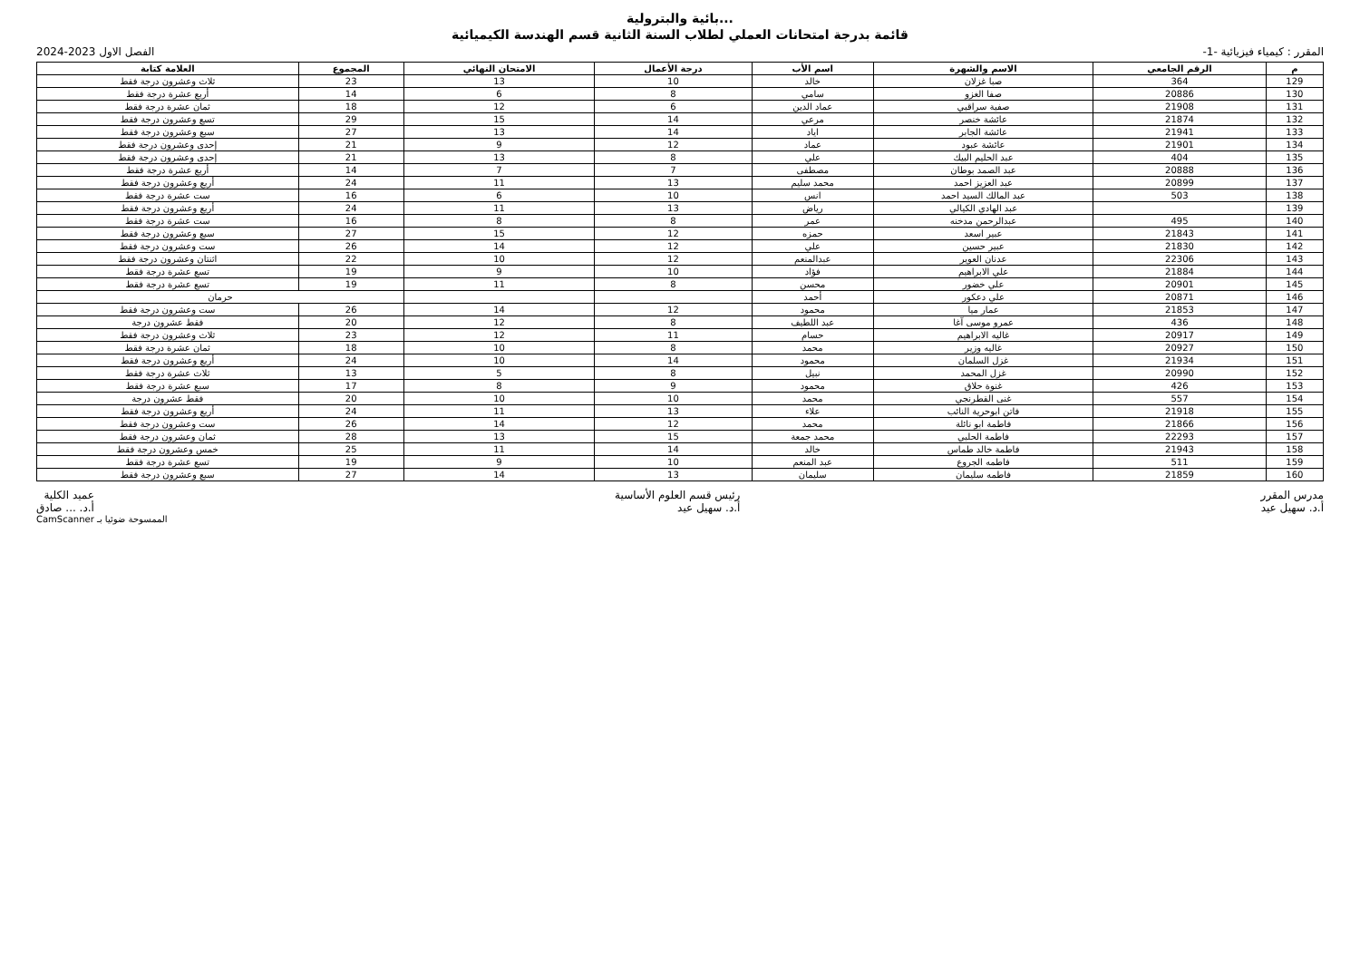...بائية والبترولية
قائمة بدرجة امتحانات العملي لطلاب السنة الثانية قسم الهندسة الكيميائية
المقرر : كيمياء فيزيائية -1- الفصل الاول 2023-2024
| م | الرقم الجامعي | الاسم والشهرة | اسم الأب | درجة الأعمال | الامتحان النهائي | المجموع | العلامة كتابة |
| --- | --- | --- | --- | --- | --- | --- | --- |
| 129 | 364 | صبا غزلان | خالد | 10 | 13 | 23 | ثلاث وعشرون درجة فقط |
| 130 | 20886 | صفا الغزو | سامي | 8 | 6 | 14 | أربع عشرة درجة فقط |
| 131 | 21908 | صفية سراقبي | عماد الدين | 6 | 12 | 18 | ثمان عشرة درجة فقط |
| 132 | 21874 | عائشة خنصر | مرعي | 14 | 15 | 29 | تسع وعشرون درجة فقط |
| 133 | 21941 | عائشة الجابر | اياد | 14 | 13 | 27 | سبع وعشرون درجة فقط |
| 134 | 21901 | عائشة عبود | عماد | 12 | 9 | 21 | إحدى وعشرون درجة فقط |
| 135 | 404 | عبد الحليم البيك | علي | 8 | 13 | 21 | إحدى وعشرون درجة فقط |
| 136 | 20888 | عبد الصمد بوطان | مصطفى | 7 | 7 | 14 | أربع عشرة درجة فقط |
| 137 | 20899 | عبد العزيز احمد | محمد سليم | 13 | 11 | 24 | أربع وعشرون درجة فقط |
| 138 | 503 | عبد المالك السيد احمد | انس | 10 | 6 | 16 | ست عشرة درجة فقط |
| 139 | | عبد الهادي الكيالي | رياض | 13 | 11 | 24 | أربع وعشرون درجة فقط |
| 140 | 495 | عبدالرحمن مدخنه | عمر | 8 | 8 | 16 | ست عشرة درجة فقط |
| 141 | 21843 | عبير اسعد | حمزه | 12 | 15 | 27 | سبع وعشرون درجة فقط |
| 142 | 21830 | عبير حسين | علي | 12 | 14 | 26 | ست وعشرون درجة فقط |
| 143 | 22306 | عدنان العوير | عبدالمنعم | 12 | 10 | 22 | اثنتان وعشرون درجة فقط |
| 144 | 21884 | علي الابراهيم | فؤاد | 10 | 9 | 19 | تسع عشرة درجة فقط |
| 145 | 20901 | علي خضور | محسن | 8 | 11 | 19 | تسع عشرة درجة فقط |
| 146 | 20871 | علي دعكور | أحمد | | | حرمان | |
| 147 | 21853 | عمار ميا | محمود | 12 | 14 | 26 | ست وعشرون درجة فقط |
| 148 | 436 | عمرو موسى آغا | عبد اللطيف | 8 | 12 | 20 | فقط عشرون درجة |
| 149 | 20917 | غاليه الابراهيم | حسام | 11 | 12 | 23 | ثلاث وعشرون درجة فقط |
| 150 | 20927 | غاليه وزير | محمد | 8 | 10 | 18 | ثمان عشرة درجة فقط |
| 151 | 21934 | غزل السلمان | محمود | 14 | 10 | 24 | أربع وعشرون درجة فقط |
| 152 | 20990 | غزل المحمد | نبيل | 8 | 5 | 13 | ثلاث عشرة درجة فقط |
| 153 | 426 | غنوة حلاق | محمود | 9 | 8 | 17 | سبع عشرة درجة فقط |
| 154 | 557 | غنى القطرنجي | محمد | 10 | 10 | 20 | فقط عشرون درجة |
| 155 | 21918 | فاتن ابوحرية النائب | علاء | 13 | 11 | 24 | أربع وعشرون درجة فقط |
| 156 | 21866 | فاطمة ابو نائلة | محمد | 12 | 14 | 26 | ست وعشرون درجة فقط |
| 157 | 22293 | فاطمة الحلبي | محمد جمعة | 15 | 13 | 28 | ثمان وعشرون درجة فقط |
| 158 | 21943 | فاطمة خالد طماس | خالد | 14 | 11 | 25 | خمس وعشرون درجة فقط |
| 159 | 511 | فاطمه الجروع | عبد المنعم | 10 | 9 | 19 | تسع عشرة درجة فقط |
| 160 | 21859 | فاطمه سليمان | سليمان | 13 | 14 | 27 | سبع وعشرون درجة فقط |
مدرس المقرر
أ.د. سهيل عيد رئيس قسم العلوم الأساسية
أ.د. سهيل عيد عميد الكلية
أ.د. ... صادق
CamScanner الممسوحة ضوئيا بـ